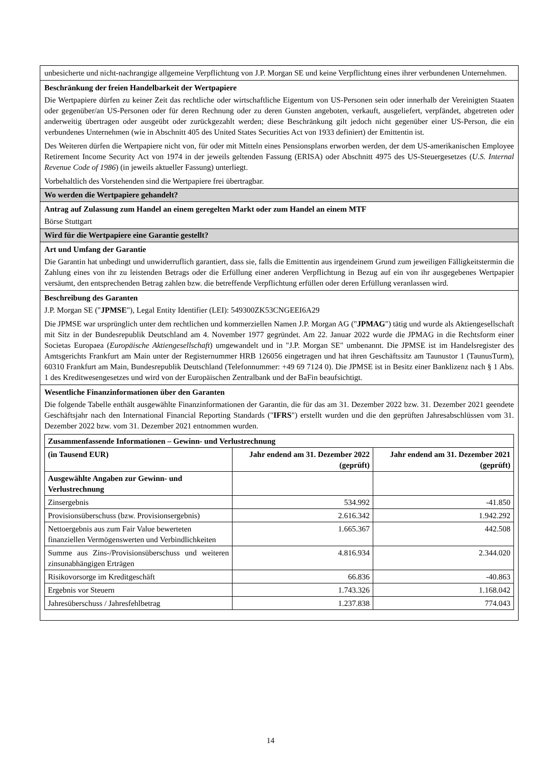unbesicherte und nicht-nachrangige allgemeine Verpflichtung von J.P. Morgan SE und keine Verpflichtung eines ihrer verbundenen Unternehmen.
Beschränkung der freien Handelbarkeit der Wertpapiere
Die Wertpapiere dürfen zu keiner Zeit das rechtliche oder wirtschaftliche Eigentum von US-Personen sein oder innerhalb der Vereinigten Staaten oder gegenüber/an US-Personen oder für deren Rechnung oder zu deren Gunsten angeboten, verkauft, ausgeliefert, verpfändet, abgetreten oder anderweitig übertragen oder ausgeübt oder zurückgezahlt werden; diese Beschränkung gilt jedoch nicht gegenüber einer US-Person, die ein verbundenes Unternehmen (wie in Abschnitt 405 des United States Securities Act von 1933 definiert) der Emittentin ist.
Des Weiteren dürfen die Wertpapiere nicht von, für oder mit Mitteln eines Pensionsplans erworben werden, der dem US-amerikanischen Employee Retirement Income Security Act von 1974 in der jeweils geltenden Fassung (ERISA) oder Abschnitt 4975 des US-Steuergesetzes (U.S. Internal Revenue Code of 1986) (in jeweils aktueller Fassung) unterliegt.
Vorbehaltlich des Vorstehenden sind die Wertpapiere frei übertragbar.
Wo werden die Wertpapiere gehandelt?
Antrag auf Zulassung zum Handel an einem geregelten Markt oder zum Handel an einem MTF
Börse Stuttgart
Wird für die Wertpapiere eine Garantie gestellt?
Art und Umfang der Garantie
Die Garantin hat unbedingt und unwiderruflich garantiert, dass sie, falls die Emittentin aus irgendeinem Grund zum jeweiligen Fälligkeitstermin die Zahlung eines von ihr zu leistenden Betrags oder die Erfüllung einer anderen Verpflichtung in Bezug auf ein von ihr ausgegebenes Wertpapier versäumt, den entsprechenden Betrag zahlen bzw. die betreffende Verpflichtung erfüllen oder deren Erfüllung veranlassen wird.
Beschreibung des Garanten
J.P. Morgan SE ("JPMSE"), Legal Entity Identifier (LEI): 549300ZK53CNGEEI6A29
Die JPMSE war ursprünglich unter dem rechtlichen und kommerziellen Namen J.P. Morgan AG ("JPMAG") tätig und wurde als Aktiengesellschaft mit Sitz in der Bundesrepublik Deutschland am 4. November 1977 gegründet. Am 22. Januar 2022 wurde die JPMAG in die Rechtsform einer Societas Europaea (Europäische Aktiengesellschaft) umgewandelt und in "J.P. Morgan SE" umbenannt. Die JPMSE ist im Handelsregister des Amtsgerichts Frankfurt am Main unter der Registernummer HRB 126056 eingetragen und hat ihren Geschäftssitz am Taunustor 1 (TaunusTurm), 60310 Frankfurt am Main, Bundesrepublik Deutschland (Telefonnummer: +49 69 7124 0). Die JPMSE ist in Besitz einer Banklizenz nach § 1 Abs. 1 des Kreditwesengesetzes und wird von der Europäischen Zentralbank und der BaFin beaufsichtigt.
Wesentliche Finanzinformationen über den Garanten
Die folgende Tabelle enthält ausgewählte Finanzinformationen der Garantin, die für das am 31. Dezember 2022 bzw. 31. Dezember 2021 geendete Geschäftsjahr nach den International Financial Reporting Standards ("IFRS") erstellt wurden und die den geprüften Jahresabschlüssen vom 31. Dezember 2022 bzw. vom 31. Dezember 2021 entnommen wurden.
| Zusammenfassende Informationen – Gewinn- und Verlustrechnung | | |
| --- | --- | --- |
| (in Tausend EUR) | Jahr endend am 31. Dezember 2022 (geprüft) | Jahr endend am 31. Dezember 2021 (geprüft) |
| Ausgewählte Angaben zur Gewinn- und Verlustrechnung | | |
| Zinsergebnis | 534.992 | -41.850 |
| Provisionsüberschuss (bzw. Provisionsergebnis) | 2.616.342 | 1.942.292 |
| Nettoergebnis aus zum Fair Value bewerteten finanziellen Vermögenswerten und Verbindlichkeiten | 1.665.367 | 442.508 |
| Summe aus Zins-/Provisionsüberschuss und weiteren zinsunabhängigen Erträgen | 4.816.934 | 2.344.020 |
| Risikovorsorge im Kreditgeschäft | 66.836 | -40.863 |
| Ergebnis vor Steuern | 1.743.326 | 1.168.042 |
| Jahresüberschuss / Jahresfehlbetrag | 1.237.838 | 774.043 |
14